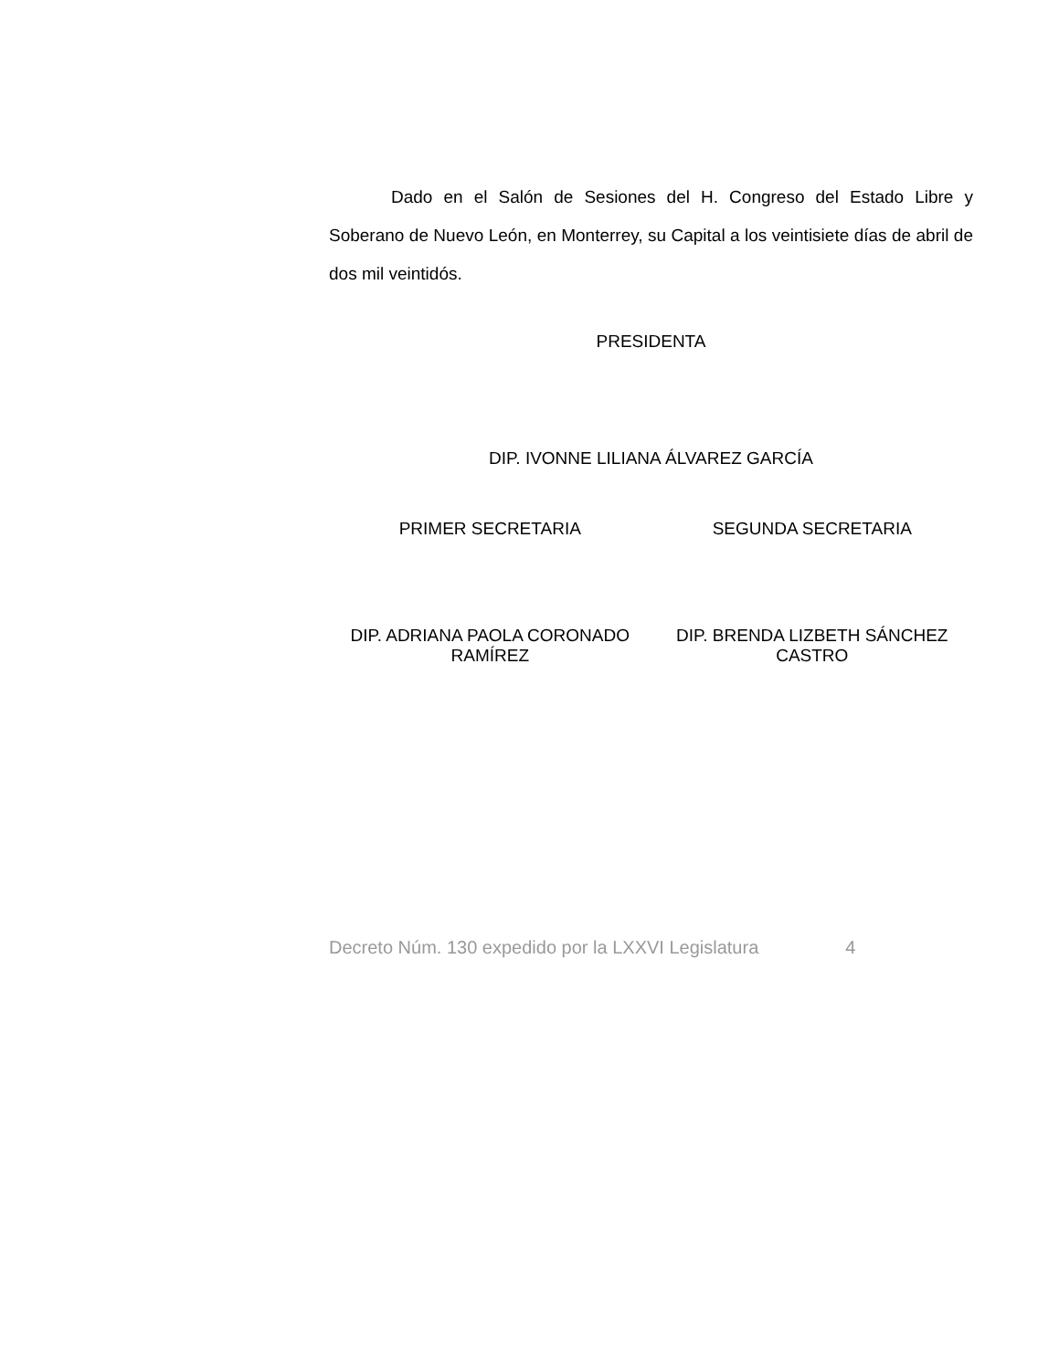Dado en el Salón de Sesiones del H. Congreso del Estado Libre y Soberano de Nuevo León, en Monterrey, su Capital a los veintisiete días de abril de dos mil veintidós.
PRESIDENTA
DIP. IVONNE LILIANA ÁLVAREZ GARCÍA
PRIMER SECRETARIA SEGUNDA SECRETARIA
DIP. ADRIANA PAOLA CORONADO
RAMÍREZ
DIP. BRENDA LIZBETH SÁNCHEZ
CASTRO
Decreto Núm. 130 expedido por la LXXVI Legislatura 4